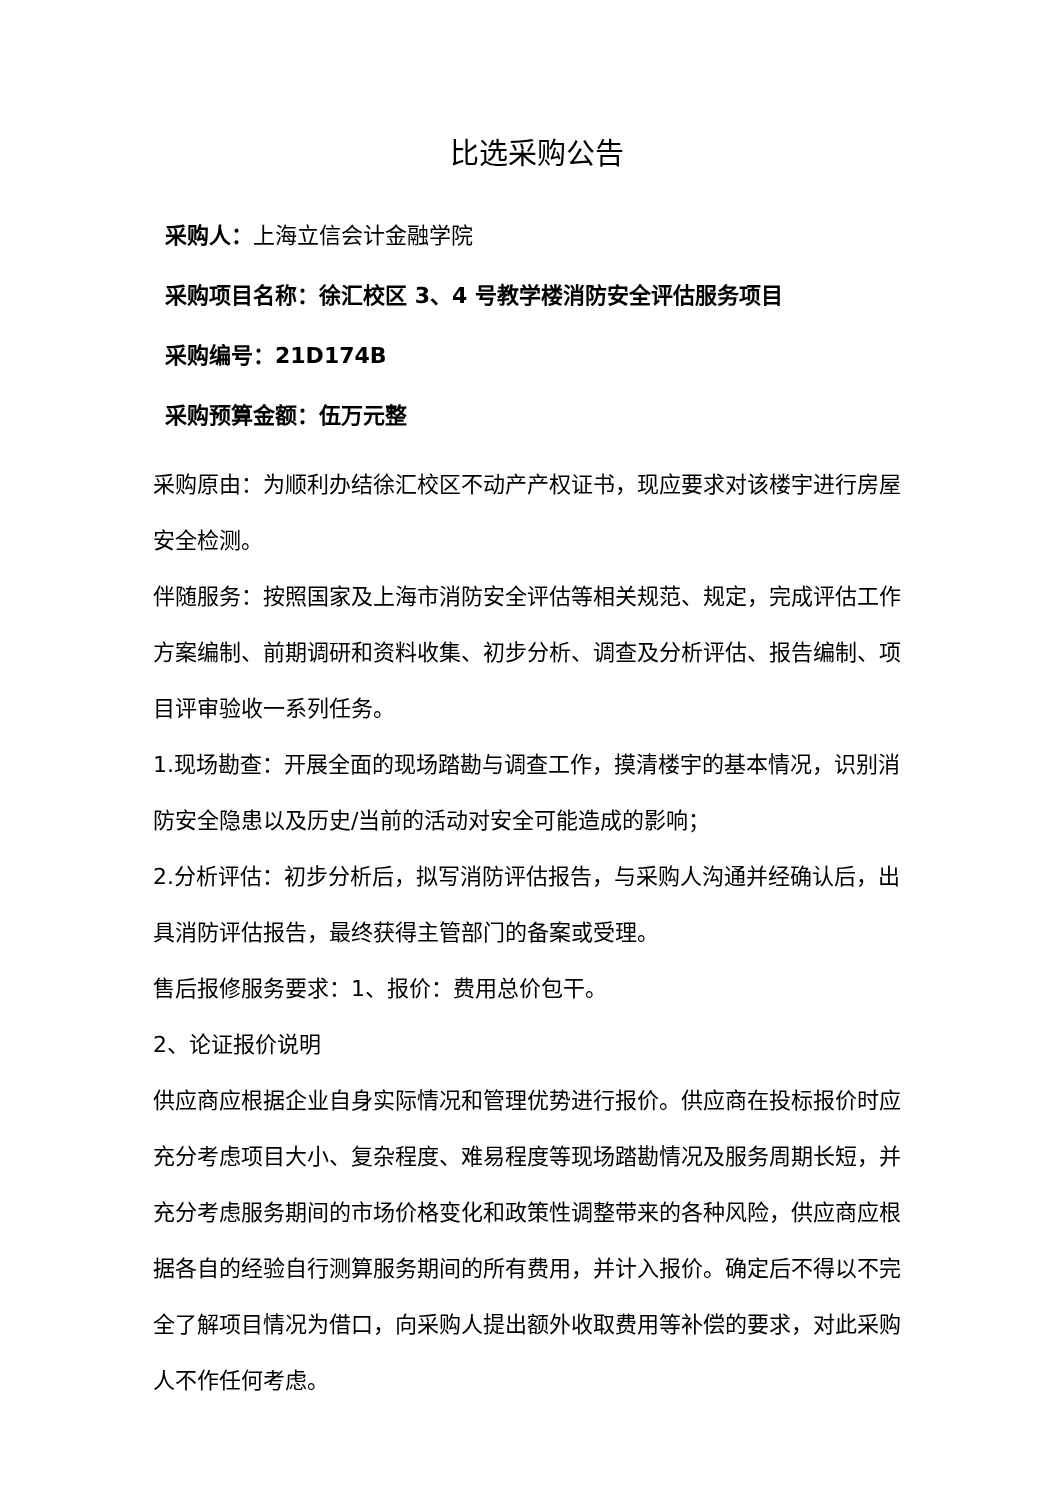比选采购公告
采购人：上海立信会计金融学院
采购项目名称：徐汇校区 3、4 号教学楼消防安全评估服务项目
采购编号：21D174B
采购预算金额：伍万元整
采购原由：为顺利办结徐汇校区不动产产权证书，现应要求对该楼宇进行房屋安全检测。
伴随服务：按照国家及上海市消防安全评估等相关规范、规定，完成评估工作方案编制、前期调研和资料收集、初步分析、调查及分析评估、报告编制、项目评审验收一系列任务。
1.现场勘查：开展全面的现场踏勘与调查工作，摸清楼宇的基本情况，识别消防安全隐患以及历史/当前的活动对安全可能造成的影响；
2.分析评估：初步分析后，拟写消防评估报告，与采购人沟通并经确认后，出具消防评估报告，最终获得主管部门的备案或受理。
售后报修服务要求：1、报价：费用总价包干。
2、论证报价说明
供应商应根据企业自身实际情况和管理优势进行报价。供应商在投标报价时应充分考虑项目大小、复杂程度、难易程度等现场踏勘情况及服务周期长短，并充分考虑服务期间的市场价格变化和政策性调整带来的各种风险，供应商应根据各自的经验自行测算服务期间的所有费用，并计入报价。确定后不得以不完全了解项目情况为借口，向采购人提出额外收取费用等补偿的要求，对此采购人不作任何考虑。